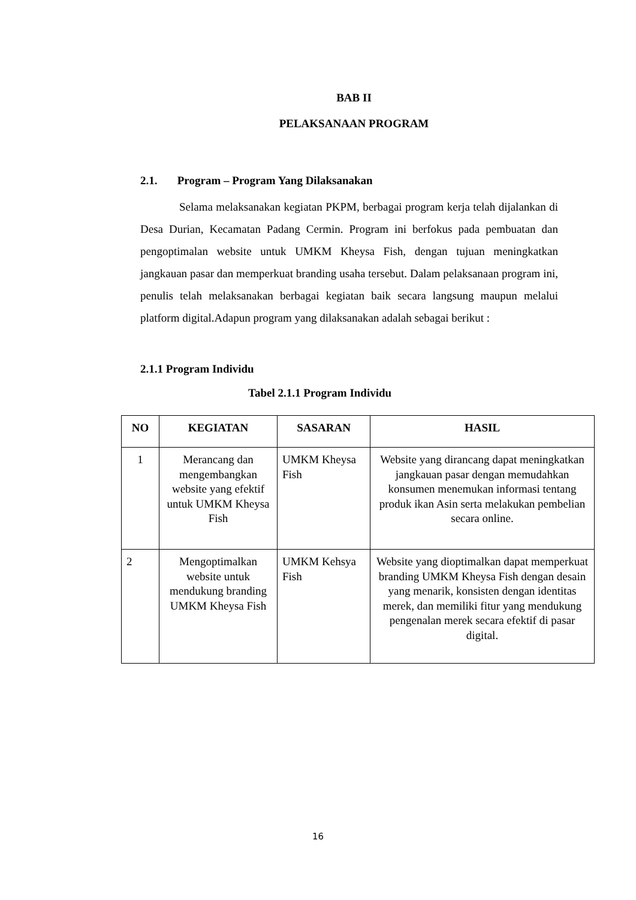BAB II
PELAKSANAAN PROGRAM
2.1. Program – Program Yang Dilaksanakan
Selama melaksanakan kegiatan PKPM, berbagai program kerja telah dijalankan di Desa Durian, Kecamatan Padang Cermin. Program ini berfokus pada pembuatan dan pengoptimalan website untuk UMKM Kheysa Fish, dengan tujuan meningkatkan jangkauan pasar dan memperkuat branding usaha tersebut. Dalam pelaksanaan program ini, penulis telah melaksanakan berbagai kegiatan baik secara langsung maupun melalui platform digital.Adapun program yang dilaksanakan adalah sebagai berikut :
2.1.1 Program Individu
Tabel 2.1.1 Program Individu
| NO | KEGIATAN | SASARAN | HASIL |
| --- | --- | --- | --- |
| 1 | Merancang dan mengembangkan website yang efektif untuk UMKM Kheysa Fish | UMKM Kheysa Fish | Website yang dirancang dapat meningkatkan jangkauan pasar dengan memudahkan konsumen menemukan informasi tentang produk ikan Asin serta melakukan pembelian secara online. |
| 2 | Mengoptimalkan website untuk mendukung branding UMKM Kheysa Fish | UMKM Kehsya Fish | Website yang dioptimalkan dapat memperkuat branding UMKM Kheysa Fish dengan desain yang menarik, konsisten dengan identitas merek, dan memiliki fitur yang mendukung pengenalan merek secara efektif di pasar digital. |
16